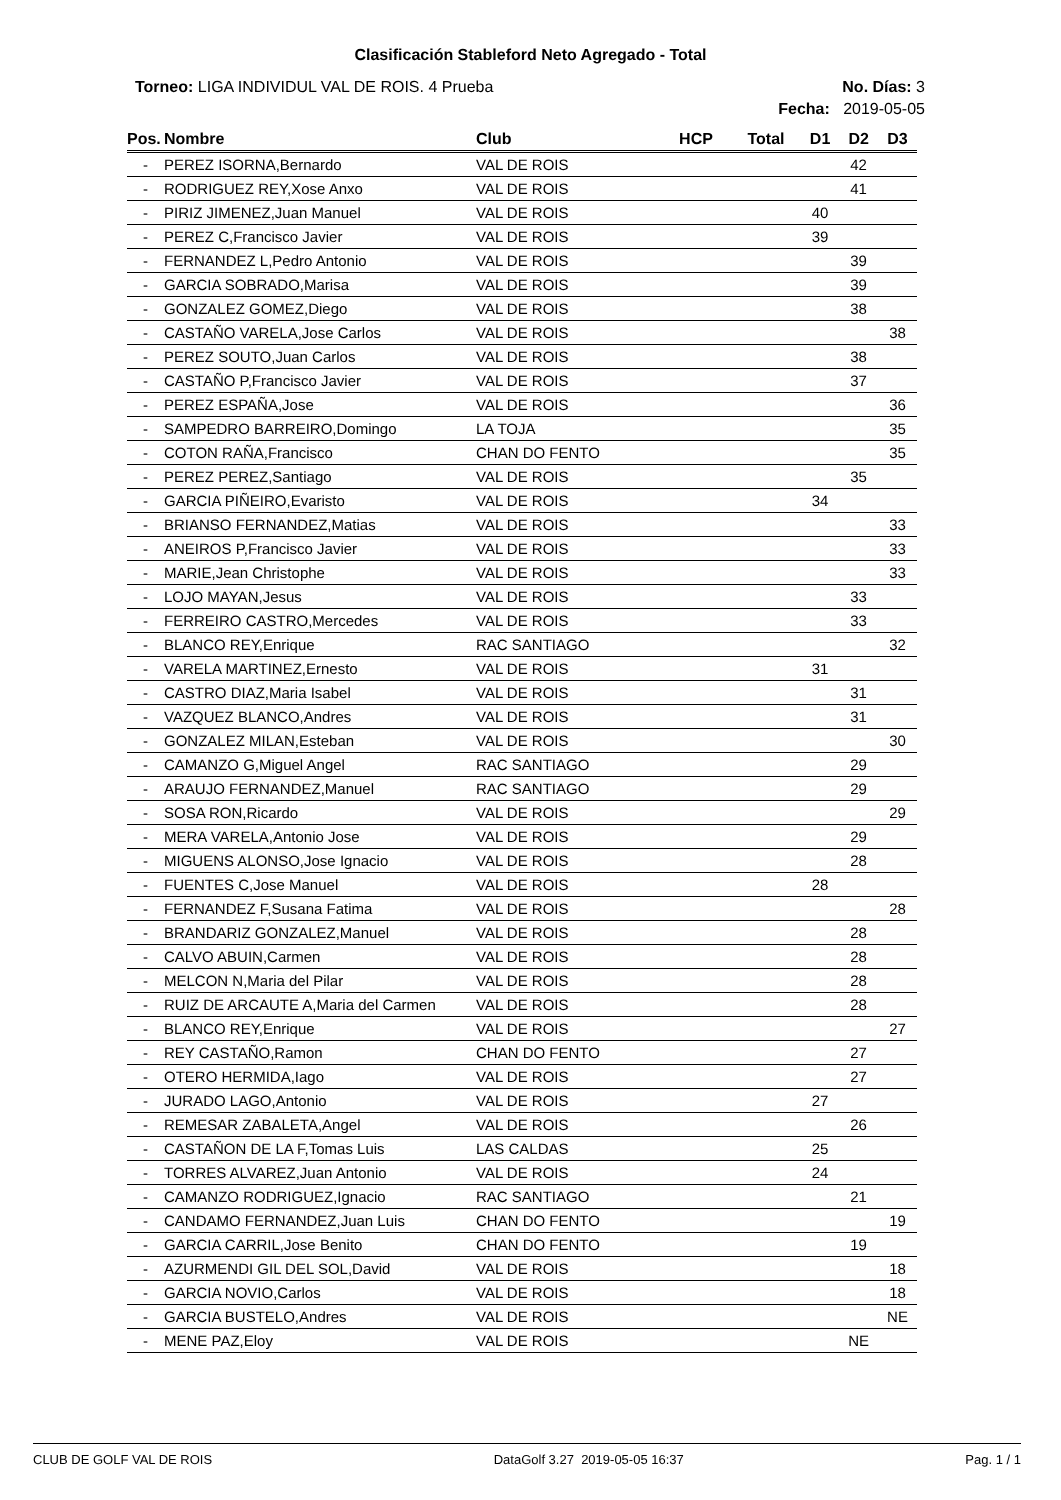Clasificación Stableford Neto Agregado - Total
Torneo: LIGA INDIVIDUL VAL DE ROIS. 4 Prueba No. Días: 3
Fecha: 2019-05-05
| Pos. | Nombre | Club | HCP | Total | D1 | D2 | D3 |
| --- | --- | --- | --- | --- | --- | --- | --- |
| - | PEREZ ISORNA,Bernardo | VAL DE ROIS | | | | 42 | |
| - | RODRIGUEZ REY,Xose Anxo | VAL DE ROIS | | | | 41 | |
| - | PIRIZ JIMENEZ,Juan Manuel | VAL DE ROIS | | | 40 | | |
| - | PEREZ C,Francisco Javier | VAL DE ROIS | | | 39 | | |
| - | FERNANDEZ L,Pedro Antonio | VAL DE ROIS | | | | 39 | |
| - | GARCIA SOBRADO,Marisa | VAL DE ROIS | | | | 39 | |
| - | GONZALEZ GOMEZ,Diego | VAL DE ROIS | | | | 38 | |
| - | CASTAÑO VARELA,Jose Carlos | VAL DE ROIS | | | | | 38 |
| - | PEREZ SOUTO,Juan Carlos | VAL DE ROIS | | | | 38 | |
| - | CASTAÑO P,Francisco Javier | VAL DE ROIS | | | | 37 | |
| - | PEREZ ESPAÑA,Jose | VAL DE ROIS | | | | | 36 |
| - | SAMPEDRO BARREIRO,Domingo | LA TOJA | | | | | 35 |
| - | COTON RAÑA,Francisco | CHAN DO FENTO | | | | | 35 |
| - | PEREZ PEREZ,Santiago | VAL DE ROIS | | | | 35 | |
| - | GARCIA PIÑEIRO,Evaristo | VAL DE ROIS | | | 34 | | |
| - | BRIANSO FERNANDEZ,Matias | VAL DE ROIS | | | | | 33 |
| - | ANEIROS P,Francisco Javier | VAL DE ROIS | | | | | 33 |
| - | MARIE,Jean Christophe | VAL DE ROIS | | | | | 33 |
| - | LOJO MAYAN,Jesus | VAL DE ROIS | | | | 33 | |
| - | FERREIRO CASTRO,Mercedes | VAL DE ROIS | | | | 33 | |
| - | BLANCO REY,Enrique | RAC SANTIAGO | | | | | 32 |
| - | VARELA MARTINEZ,Ernesto | VAL DE ROIS | | | 31 | | |
| - | CASTRO DIAZ,Maria Isabel | VAL DE ROIS | | | | 31 | |
| - | VAZQUEZ BLANCO,Andres | VAL DE ROIS | | | | 31 | |
| - | GONZALEZ MILAN,Esteban | VAL DE ROIS | | | | | 30 |
| - | CAMANZO G,Miguel Angel | RAC SANTIAGO | | | | 29 | |
| - | ARAUJO FERNANDEZ,Manuel | RAC SANTIAGO | | | | 29 | |
| - | SOSA RON,Ricardo | VAL DE ROIS | | | | | 29 |
| - | MERA VARELA,Antonio Jose | VAL DE ROIS | | | | 29 | |
| - | MIGUENS ALONSO,Jose Ignacio | VAL DE ROIS | | | | 28 | |
| - | FUENTES C,Jose Manuel | VAL DE ROIS | | | 28 | | |
| - | FERNANDEZ F,Susana Fatima | VAL DE ROIS | | | | | 28 |
| - | BRANDARIZ GONZALEZ,Manuel | VAL DE ROIS | | | | 28 | |
| - | CALVO ABUIN,Carmen | VAL DE ROIS | | | | 28 | |
| - | MELCON N,Maria del Pilar | VAL DE ROIS | | | | 28 | |
| - | RUIZ DE ARCAUTE A,Maria del Carmen | VAL DE ROIS | | | | 28 | |
| - | BLANCO REY,Enrique | VAL DE ROIS | | | | | 27 |
| - | REY CASTAÑO,Ramon | CHAN DO FENTO | | | | 27 | |
| - | OTERO HERMIDA,Iago | VAL DE ROIS | | | | 27 | |
| - | JURADO LAGO,Antonio | VAL DE ROIS | | | 27 | | |
| - | REMESAR ZABALETA,Angel | VAL DE ROIS | | | | 26 | |
| - | CASTAÑON DE LA F,Tomas Luis | LAS CALDAS | | | 25 | | |
| - | TORRES ALVAREZ,Juan Antonio | VAL DE ROIS | | | 24 | | |
| - | CAMANZO RODRIGUEZ,Ignacio | RAC SANTIAGO | | | | 21 | |
| - | CANDAMO FERNANDEZ,Juan Luis | CHAN DO FENTO | | | | | 19 |
| - | GARCIA CARRIL,Jose Benito | CHAN DO FENTO | | | | 19 | |
| - | AZURMENDI GIL DEL SOL,David | VAL DE ROIS | | | | | 18 |
| - | GARCIA NOVIO,Carlos | VAL DE ROIS | | | | | 18 |
| - | GARCIA BUSTELO,Andres | VAL DE ROIS | | | | | NE |
| - | MENE PAZ,Eloy | VAL DE ROIS | | | | NE | |
CLUB DE GOLF VAL DE ROIS DataGolf 3.27 2019-05-05 16:37 Pag. 1 / 1